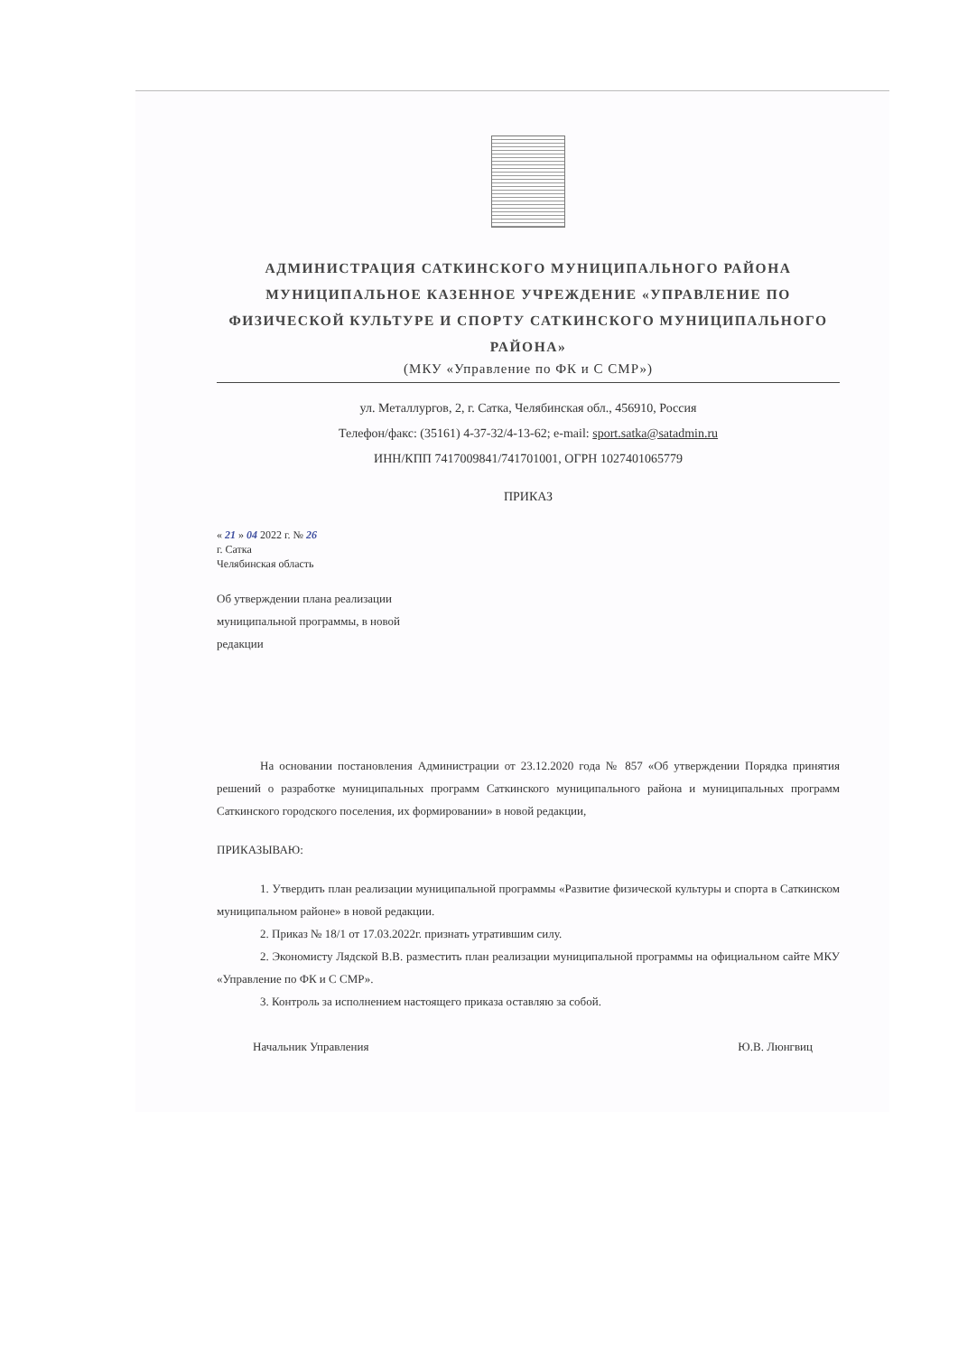АДМИНИСТРАЦИЯ САТКИНСКОГО МУНИЦИПАЛЬНОГО РАЙОНА
МУНИЦИПАЛЬНОЕ КАЗЕННОЕ УЧРЕЖДЕНИЕ «УПРАВЛЕНИЕ ПО ФИЗИЧЕСКОЙ КУЛЬТУРЕ И СПОРТУ САТКИНСКОГО МУНИЦИПАЛЬНОГО РАЙОНА»
(МКУ «Управление по ФК и С СМР»)
ул. Металлургов, 2, г. Сатка, Челябинская обл., 456910, Россия
Телефон/факс: (35161) 4-37-32/4-13-62; e-mail: sport.satka@satadmin.ru
ИНН/КПП 7417009841/741701001, ОГРН 1027401065779
ПРИКАЗ
« 21 » 04 2022 г. № 26
г. Сатка
Челябинская область
Об утверждении плана реализации
муниципальной программы, в новой
редакции
На основании постановления Администрации от 23.12.2020 года № 857 «Об утверждении Порядка принятия решений о разработке муниципальных программ Саткинского муниципального района и муниципальных программ Саткинского городского поселения, их формировании» в новой редакции,
ПРИКАЗЫВАЮ:
1. Утвердить план реализации муниципальной программы «Развитие физической культуры и спорта в Саткинском муниципальном районе» в новой редакции.
2. Приказ № 18/1 от 17.03.2022г. признать утратившим силу.
2. Экономисту Лядской В.В. разместить план реализации муниципальной программы на официальном сайте МКУ «Управление по ФК и С СМР».
3. Контроль за исполнением настоящего приказа оставляю за собой.
Начальник Управления Ю.В. Люнгвиц